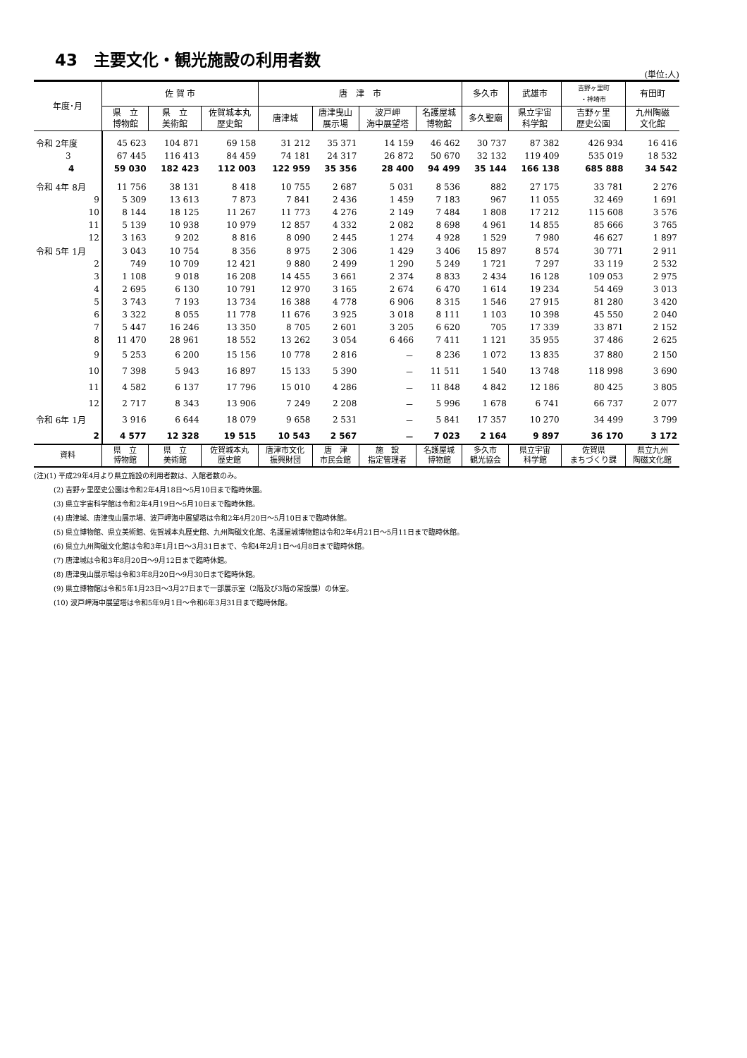43　主要文化・観光施設の利用者数
(単位:人)
| 年度･月 | 佐 賀 市 | | | 唐 津 市 | | | | 多久市 | 武雄市 | 吉野ヶ里町 ・神埼市 | 有田町 |
| --- | --- | --- | --- | --- | --- | --- | --- | --- | --- | --- | --- |
| | 県 立 博物館 | 県 立 美術館 | 佐賀城本丸 歴史館 | 唐津城 | 唐津曳山 展示場 | 波戸岬 海中展望塔 | 名護屋城 博物館 | 多久聖廟 | 県立宇宙 科学館 | 吉野ヶ里 歴史公園 | 九州陶磁 文化館 |
| 令和 2年度 | 45 623 | 104 871 | 69 158 | 31 212 | 35 371 | 14 159 | 46 462 | 30 737 | 87 382 | 426 934 | 16 416 |
| 3 | 67 445 | 116 413 | 84 459 | 74 181 | 24 317 | 26 872 | 50 670 | 32 132 | 119 409 | 535 019 | 18 532 |
| 4 | 59 030 | 182 423 | 112 003 | 122 959 | 35 356 | 28 400 | 94 499 | 35 144 | 166 138 | 685 888 | 34 542 |
| 令和 4年 8月 | 11 756 | 38 131 | 8 418 | 10 755 | 2 687 | 5 031 | 8 536 | 882 | 27 175 | 33 781 | 2 276 |
| 9 | 5 309 | 13 613 | 7 873 | 7 841 | 2 436 | 1 459 | 7 183 | 967 | 11 055 | 32 469 | 1 691 |
| 10 | 8 144 | 18 125 | 11 267 | 11 773 | 4 276 | 2 149 | 7 484 | 1 808 | 17 212 | 115 608 | 3 576 |
| 11 | 5 139 | 10 938 | 10 979 | 12 857 | 4 332 | 2 082 | 8 698 | 4 961 | 14 855 | 85 666 | 3 765 |
| 12 | 3 163 | 9 202 | 8 816 | 8 090 | 2 445 | 1 274 | 4 928 | 1 529 | 7 980 | 46 627 | 1 897 |
| 令和 5年 1月 | 3 043 | 10 754 | 8 356 | 8 975 | 2 306 | 1 429 | 3 406 | 15 897 | 8 574 | 30 771 | 2 911 |
| 2 | 749 | 10 709 | 12 421 | 9 880 | 2 499 | 1 290 | 5 249 | 1 721 | 7 297 | 33 119 | 2 532 |
| 3 | 1 108 | 9 018 | 16 208 | 14 455 | 3 661 | 2 374 | 8 833 | 2 434 | 16 128 | 109 053 | 2 975 |
| 4 | 2 695 | 6 130 | 10 791 | 12 970 | 3 165 | 2 674 | 6 470 | 1 614 | 19 234 | 54 469 | 3 013 |
| 5 | 3 743 | 7 193 | 13 734 | 16 388 | 4 778 | 6 906 | 8 315 | 1 546 | 27 915 | 81 280 | 3 420 |
| 6 | 3 322 | 8 055 | 11 778 | 11 676 | 3 925 | 3 018 | 8 111 | 1 103 | 10 398 | 45 550 | 2 040 |
| 7 | 5 447 | 16 246 | 13 350 | 8 705 | 2 601 | 3 205 | 6 620 | 705 | 17 339 | 33 871 | 2 152 |
| 8 | 11 470 | 28 961 | 18 552 | 13 262 | 3 054 | 6 466 | 7 411 | 1 121 | 35 955 | 37 486 | 2 625 |
| 9 | 5 253 | 6 200 | 15 156 | 10 778 | 2 816 | － | 8 236 | 1 072 | 13 835 | 37 880 | 2 150 |
| 10 | 7 398 | 5 943 | 16 897 | 15 133 | 5 390 | － | 11 511 | 1 540 | 13 748 | 118 998 | 3 690 |
| 11 | 4 582 | 6 137 | 17 796 | 15 010 | 4 286 | － | 11 848 | 4 842 | 12 186 | 80 425 | 3 805 |
| 12 | 2 717 | 8 343 | 13 906 | 7 249 | 2 208 | － | 5 996 | 1 678 | 6 741 | 66 737 | 2 077 |
| 令和 6年 1月 | 3 916 | 6 644 | 18 079 | 9 658 | 2 531 | － | 5 841 | 17 357 | 10 270 | 34 499 | 3 799 |
| 2 | 4 577 | 12 328 | 19 515 | 10 543 | 2 567 | － | 7 023 | 2 164 | 9 897 | 36 170 | 3 172 |
| 資料 | 県 立 博物館 | 県 立 美術館 | 佐賀城本丸 歴史館 | 唐津市文化 振興財団 | 唐 津 市民会館 | 施 設 指定管理者 | 名護屋城 博物館 | 多久市 観光協会 | 県立宇宙 科学館 | 佐賀県 まちづくり課 | 県立九州 陶磁文化館 |
(注)(1) 平成29年4月より県立施設の利用者数は、入館者数のみ。
(2) 吉野ヶ里歴史公園は令和2年4月18日～5月10日まで臨時休園。
(3) 県立宇宙科学館は令和2年4月19日～5月10日まで臨時休館。
(4) 唐津城、唐津曳山展示場、波戸岬海中展望塔は令和2年4月20日～5月10日まで臨時休館。
(5) 県立博物館、県立美術館、佐賀城本丸歴史館、九州陶磁文化館、名護屋城博物館は令和2年4月21日～5月11日まで臨時休館。
(6) 県立九州陶磁文化館は令和3年1月1日～3月31日まで、令和4年2月1日～4月8日まで臨時休館。
(7) 唐津城は令和3年8月20日～9月12日まで臨時休館。
(8) 唐津曳山展示場は令和3年8月20日～9月30日まで臨時休館。
(9) 県立博物館は令和5年1月23日～3月27日まで一部展示室（2階及び3階の常設展）の休室。
(10) 波戸岬海中展望塔は令和5年9月1日～令和6年3月31日まで臨時休館。